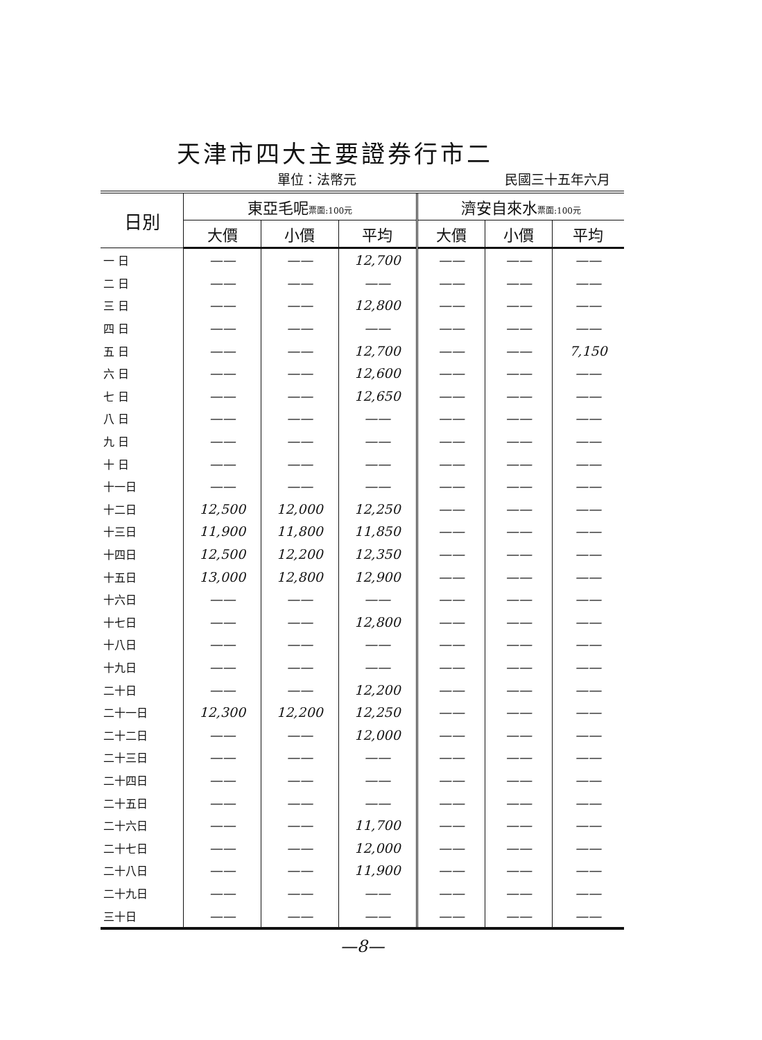天津市四大主要證券行市二
單位：法幣元 民國三十五年六月
| 日別 | 東亞毛呢 票面:100元 | | | 濟安自來水 票面:100元 | | |
| --- | --- | --- | --- | --- | --- | --- |
| | 大價 | 小價 | 平均 | 大價 | 小價 | 平均 |
| 一 日 | —— | —— | 12,700 | —— | —— | —— |
| 二 日 | —— | —— | —— | —— | —— | —— |
| 三 日 | —— | —— | 12,800 | —— | —— | —— |
| 四 日 | —— | —— | —— | —— | —— | —— |
| 五 日 | —— | —— | 12,700 | —— | —— | 7,150 |
| 六 日 | —— | —— | 12,600 | —— | —— | —— |
| 七 日 | —— | —— | 12,650 | —— | —— | —— |
| 八 日 | —— | —— | —— | —— | —— | —— |
| 九 日 | —— | —— | —— | —— | —— | —— |
| 十 日 | —— | —— | —— | —— | —— | —— |
| 十一日 | —— | —— | —— | —— | —— | —— |
| 十二日 | 12,500 | 12,000 | 12,250 | —— | —— | —— |
| 十三日 | 11,900 | 11,800 | 11,850 | —— | —— | —— |
| 十四日 | 12,500 | 12,200 | 12,350 | —— | —— | —— |
| 十五日 | 13,000 | 12,800 | 12,900 | —— | —— | —— |
| 十六日 | —— | —— | —— | —— | —— | —— |
| 十七日 | —— | —— | 12,800 | —— | —— | —— |
| 十八日 | —— | —— | —— | —— | —— | —— |
| 十九日 | —— | —— | —— | —— | —— | —— |
| 二十日 | —— | —— | 12,200 | —— | —— | —— |
| 二十一日 | 12,300 | 12,200 | 12,250 | —— | —— | —— |
| 二十二日 | —— | —— | 12,000 | —— | —— | —— |
| 二十三日 | —— | —— | —— | —— | —— | —— |
| 二十四日 | —— | —— | —— | —— | —— | —— |
| 二十五日 | —— | —— | —— | —— | —— | —— |
| 二十六日 | —— | —— | 11,700 | —— | —— | —— |
| 二十七日 | —— | —— | 12,000 | —— | —— | —— |
| 二十八日 | —— | —— | 11,900 | —— | —— | —— |
| 二十九日 | —— | —— | —— | —— | —— | —— |
| 三十日 | —— | —— | —— | —— | —— | —— |
—8—